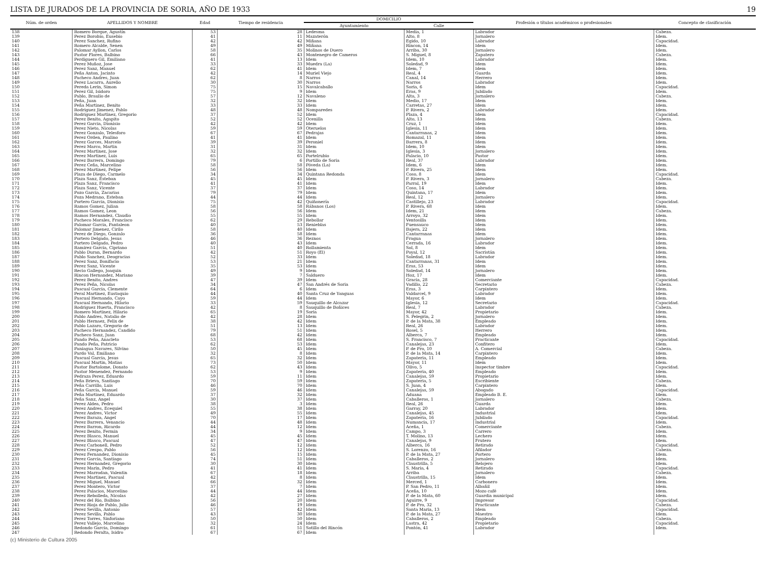LISTA DE JURADOS DE LA PROVINCIA DE SORIA, AÑO DE 1933 19
| Núm. de orden | APELLIDOS Y NOMBRE | Edad | Tiempo de residencia | DOMICILIO | | Profesión o títulos académicos o profesionales | Concepto de clasificación |
| --- | --- | --- | --- | --- | --- | --- | --- |
| | | | | Ayuntamiento | Calle | | |
| 138 | Romero Borque, Agustín | 53 | 28 | Ledesma | Media, 1 | Labrador | Cabeza. |
| 139 | Perez Borobio, Eusebio | 41 | 11 | Mazaterón | Alto, 8 | Jornalero | Idem. |
| 140 | Perez Sanchez, Rufino | 42 | 42 | Miñana | Egido, 10 | Labrador | Capacidad. |
| 141 | Romero Alcalde, Senen | 49 | 49 | Miñana | Rincon, 14 | Idem | Idem. |
| 142 | Palomar Ayllon, Carlos | 58 | 35 | Molinos de Duero | Arriba, 30 | Jornalero | Idem. |
| 143 | Pastor Flores, Balbino | 66 | 43 | Montenegro de Cameros | S. Miguel, 8 | Zapatero | Cabeza. |
| 144 | Perdiguero Gil, Emiliano | 41 | 13 | Idem | Idem, 10 | Labrador | Idem. |
| 145 | Perez Muñoz, Jose | 33 | 33 | Muedra (La) | Soledad, 9 | Idem | Idem. |
| 146 | Perez Sanz, Manuel | 62 | 41 | Idem | Idem, 7 | Idem | Idem. |
| 147 | Peña Anton, Jacinto | 42 | 14 | Muriel Viejo | Real, 4 | Guarda | Idem. |
| 148 | Pacheco Andres, Juan | 62 | 8 | Narros | Canal, 14 | Herrero | Idem. |
| 149 | Perez Lacarra, Aurelio | 30 | 30 | Narros | Narros | Labrador | Idem. |
| 150 | Pereda Lerin, Simon | 75 | 15 | Navalcaballo | Soria, 6 | Idem | Capacidad. |
| 151 | Perez Gil, Isidoro | 75 | 9 | Idem | Eras, 9 | Jubilado | Idem. |
| 152 | Pablo, Braulio de | 57 | 12 | Navaleno | Alta, 3 | Jornalero | Cabeza. |
| 153 | Peña, Juan | 32 | 32 | Idem | Medio, 17 | Idem | Idem. |
| 154 | Peña Martinez, Benito | 33 | 33 | Idem | Carretas, 27 | Idem | Idem. |
| 155 | Rodriguez Jimenez, Pablo | 48 | 48 | Nomparedes | P. Rivera, 2 | Labrador | Idem. |
| 156 | Rodriguez Martinez, Gregorio | 37 | 52 | Idem | Plaza, 4 | Idem | Capacidad. |
| 157 | Perez Benito, Agapito | 52 | 52 | Ocenilla | Alto, 13 | Idem | Cabeza. |
| 158 | Perez Garcia, Dionisio | 42 | 42 | Idem | Cruz, 1 | Idem | Idem. |
| 159 | Perez Nieto, Nicolas | 59 | 59 | Oteruelos | Iglesia, 11 | Idem | Idem. |
| 160 | Perez Gonzalo, Telesforo | 67 | 67 | Pedrajas | Cantarranas, 2 | Idem | Idem. |
| 161 | Perez Orden, Paulino | 41 | 41 | Idem | Romazal, 11 | Idem | Idem. |
| 162 | Perez Garces, Marcelo | 39 | 39 | Peroniel | Barrera, 8 | Idem | Idem. |
| 163 | Perez Marco, Martin | 31 | 31 | Idem | Idem, 10 | Idem | Idem. |
| 164 | Perez Martinez, Jose | 32 | 32 | Idem | Iglesia, 3 | Jornalero | Idem. |
| 165 | Perez Martinez, Luis | 65 | 65 | Portelrubio | Palacio, 10 | Pastor | Idem. |
| 166 | Perez Barrera, Domingo | 79 | 6 | Portillo de Soria | Real, 37 | Labrador | Idem. |
| 167 | Perez Ceña, Marcelino | 58 | 58 | Póveda (La) | Idem, 6 | Idem | Idem. |
| 168 | Perez Martinez, Felipe | 56 | 56 | Idem | P. Rivera, 25 | Idem | Idem. |
| 169 | Plaza de Diego, Carmelo | 34 | 34 | Quintana Redonda | Coso, 8 | Idem | Capacidad. |
| 170 | Plaza Sanz, Esteban | 45 | 45 | Idem | P. Rivera, 3 | Jornalero | Cabeza. |
| 171 | Plaza Sanz, Francisco | 41 | 41 | Idem | Parral, 19 | Idem | Idem. |
| 172 | Plaza Sanz, Vicente | 37 | 37 | Idem | Coso, 14 | Labrador | Idem. |
| 173 | Pozo Garcia, Zacarias | 79 | 79 | Idem | Quintana, 17 | Idem | Idem. |
| 174 | Poza Medrano, Esteban | 44 | 44 | Idem | Real, 12 | Jornalero | Idem. |
| 175 | Portero Garcia, Dionisio | 75 | 42 | Quiñonería | Castillejo, 23 | Labrador | Capacidad. |
| 176 | Ramos Gomez, Julian | 58 | 58 | Rábanos (Los) | P. Rivera, 68 | Idem | Idem. |
| 177 | Ramos Gomez, Leon | 56 | 56 | Idem | Idem, 21 | Idem | Cabeza. |
| 178 | Ramos Hernandez, Claudio | 55 | 55 | Idem | Arroyo, 32 | Idem | Idem. |
| 179 | Pacheco Morales, Francisco | 62 | 29 | Rebollar | Ventosilla | Idem | Idem. |
| 180 | Palomar Garcia, Pantaleon | 40 | 53 | Renieblas | Fuensauco | Idem | Idem. |
| 181 | Palomar Jimenez, Cirilo | 58 | 40 | Idem | Bajera, 22 | Idem | Idem. |
| 182 | Perez de Diego, Gonzalo | 36 | 58 | Idem | Cantarranas | Idem | Idem. |
| 183 | Portero Delgado, Jesus | 46 | 36 | Reznos | Fragua | Jornalero | Idem. |
| 184 | Portero Delgado, Pedro | 40 | 43 | Idem | Cerrada, 16 | Labrador | Idem. |
| 185 | Ramirez Garcia, Cipriano | 51 | 40 | Rollamienta | Sol, 8 | Idem | Idem. |
| 186 | Pablo Duran, Bernardo | 42 | 51 | Royo (El) | Poyal, 12 | Sacristán | Idem. |
| 187 | Pablo Sanchez, Deogracias | 52 | 33 | Idem | Soledad, 18 | Labrador | Idem. |
| 188 | Perez Sanz, Bonifacio | 53 | 21 | Idem | Cantarranas, 31 | Idem | Idem. |
| 189 | Perez Sanz, Vicente | 35 | 53 | Idem | Eras, 53 | Idem | Idem. |
| 190 | Recio Gallego, Joaquin | 49 | 9 | Idem | Soledad, 14 | Jornalero | Idem. |
| 191 | Rincon Hernandez, Mariano | 39 | 7 | Salduero | Hoz, 17 | Idem | Idem. |
| 192 | Perez Benito, Andres | 47 | 39 | Idem | Gracia, 28 | Comerciante | Capacidad. |
| 193 | Perez Peña, Nicolas | 34 | 47 | San Andrés de Soria | Vadillo, 22 | Secretario | Cabeza. |
| 194 | Pascual Garcia, Clemente | 64 | 6 | Idem | Eras, 3 | Carpintero | Idem. |
| 195 | Peral Martinez, Eustaquio | 44 | 40 | Santa Cruz de Yanguas | Valdarcel, 9 | Labrador | Idem. |
| 196 | Pascual Hernando, Cayo | 59 | 44 | Idem | Mayor, 6 | Idem | Idem. |
| 197 | Pascual Hernando, Hilario | 33 | 59 | Sauquillo de Alcazar | Iglesia, 12 | Secretario | Capacidad. |
| 198 | Rodriguez Huerta, Francisco | 42 | 8 | Sauquillo de Boñices | Real, 7 | Labrador | Cabeza. |
| 199 | Romero Martinez, Hilario | 65 | 19 | Soria | Mayor, 42 | Propietario | Idem. |
| 200 | Pablo Andres, Natalio de | 42 | 28 | Idem | S. Pelegrin, 2 | Jornalero | Idem. |
| 201 | Pablo Hernaez, Felix de | 38 | 42 | Idem | P. de la Mata, 38 | Empleado | Idem. |
| 202 | Pablo Lazaro, Gregorio de | 51 | 13 | Idem | Real, 26 | Labrador | Idem. |
| 203 | Pacheco Hernandez, Candido | 79 | 51 | Idem | Rosel, 5 | Herrero | Idem. |
| 204 | Pacheco Sanz, Juan | 68 | 42 | Idem | Alberca, 7 | Empleado | Idem. |
| 205 | Pando Peña, Anacleto | 53 | 68 | Idem | S. Francisco, 7 | Practicante | Capacidad. |
| 206 | Pando Peña, Patricio | 62 | 53 | Idem | Canalejas, 23 | Confitero | Idem. |
| 207 | Paniagua Navares, Silvino | 50 | 45 | Idem | P. de Pro, 10 | A. Comercial | Cabeza. |
| 208 | Pardo Val, Emiliano | 32 | 8 | Idem | P. de la Mata, 14 | Carpintero | Idem. |
| 209 | Pascual Garcia, Jesus | 65 | 32 | Idem | Zapateria, 11 | Empleado | Idem. |
| 210 | Pascual Martin, Matias | 73 | 50 | Idem | Mayor, 11 | Idem | Idem. |
| 211 | Pastor Bartolome, Donato | 62 | 43 | Idem | Olivo, 5 | Inspector timbre | Capacidad. |
| 212 | Pastor Menendez, Fernando | 53 | 9 | Idem | Zapateria, 40 | Empleado | Idem. |
| 213 | Pedraza Perez, Eduardo | 59 | 11 | Idem | Canalejas, 59 | Propietario | Idem. |
| 214 | Peña Brieva, Santiago | 70 | 59 | Idem | Zapateria, 5 | Escribiente | Cabeza. |
| 215 | Peña Carrillo, Luis | 46 | 70 | Idem | S. Juan, 4 | Carpintero | Idem. |
| 216 | Peña Garcia, Manuel | 59 | 46 | Idem | Canalejas, 59 | Abogado | Capacidad. |
| 217 | Peña Martinez, Eduardo | 37 | 32 | Idem | Aduana | Empleado B. E. | Idem. |
| 218 | Peña Sanz, Angel | 30 | 37 | Idem | Caballeros, 1 | Jornalero | Cabeza. |
| 219 | Perez Aldea, Pedro | 38 | 3 | Idem | Real, 26 | Guarda | Idem. |
| 220 | Perez Andres, Ecequiel | 55 | 38 | Idem | Garray, 20 | Labrador | Idem. |
| 221 | Perez Andres, Victor | 49 | 55 | Idem | Canalejas, 45 | Industrial | Idem. |
| 222 | Perez Baraza, Angel | 70 | 17 | Idem | Zapateria, 16 | Jubilado | Capacidad. |
| 223 | Perez Barrera, Venancio | 44 | 48 | Idem | Numancia, 17 | Industrial | Idem. |
| 224 | Perez Barron, Ricardo | 44 | 12 | Idem | Aceña, 1 | Comerciante | Cabeza. |
| 225 | Perez Benito, Fermin | 34 | 9 | Idem | Campo, 3 | Carrero | Idem. |
| 226 | Perez Blasco, Manuel | 45 | 45 | Idem | T. Molino, 13 | Lechero | Idem. |
| 227 | Perez Blasco, Pascual | 47 | 47 | Idem | Canalejas, 9 | Frutero | Idem. |
| 228 | Perez Carbonell, Pedro | 52 | 12 | Idem | Alberca, 16 | Retirado | Capacidad. |
| 229 | Perez Crespo, Pablo | 56 | 12 | Idem | S. Lorenzo, 16 | Afilador | Cabeza. |
| 230 | Perez Fernandez, Dionisio | 45 | 15 | Idem | P. de la Mata, 27 | Portero | Idem. |
| 231 | Perez Garcia, Santiago | 74 | 51 | Idem | Caballeros, 2 | Jornalero | Idem. |
| 232 | Perez Hernandez, Gregorio | 30 | 30 | Idem | Claustrilla, 5 | Relojero | Idem. |
| 233 | Perez Marin, Pedro | 41 | 41 | Idem | S. Maria, 4 | Retirado | Capacidad. |
| 234 | Perez Marrodan, Valentin | 67 | 18 | Idem | Arriba | Jornalero | Cabeza. |
| 235 | Perez Martinez, Pascual | 42 | 8 | Idem | Claustrilla, 15 | Idem | Idem. |
| 236 | Perez Miguel, Manuel | 66 | 32 | Idem | Merced, 1 | Carbonero | Idem. |
| 237 | Perez Montero, Victor | 37 | 7 | Idem | P. San Pedro, 11 | Albañil | Idem. |
| 238 | Perez Palacios, Marcelino | 44 | 44 | Idem | Aceña, 10 | Mozo café | Idem. |
| 239 | Perez Rebolleda, Nicolas | 42 | 27 | Idem | P. de la Mata, 60 | Guardia municipal | Idem. |
| 240 | Perez del Rio, Balbino | 56 | 20 | Idem | Aguirre, 9 | Impresor | Capacidad. |
| 241 | Perez Rioja de Pablo, Julio | 46 | 19 | Idem | P. de Pro, 32 | Practicante | Cabeza. |
| 242 | Perez Sevilla, Antonio | 57 | 42 | Idem | Santa Maria, 13 | Idem | Capacidad. |
| 243 | Perez Sevilla, Pablo | 43 | 30 | Idem | P. de la Mata, 27 | Maestro | Idem. |
| 244 | Perez Torres, Sinforiano | 50 | 50 | Idem | Caballeros, 2 | Empleado | Cabeza. |
| 245 | Perez Vallejo, Marcelino | 32 | 24 | Idem | Lastra, 42 | Propietario | Capacidad. |
| 246 | Redondo Garcia, Domingo | 61 | 51 | Sotillo del Rincón | Pontón, 41 | Labrador | Idem. |
| 247 | Redondo Peralta, Isidro | 67 | 67 | Idem | | | |
(c) Ministerio de Cultura 2005